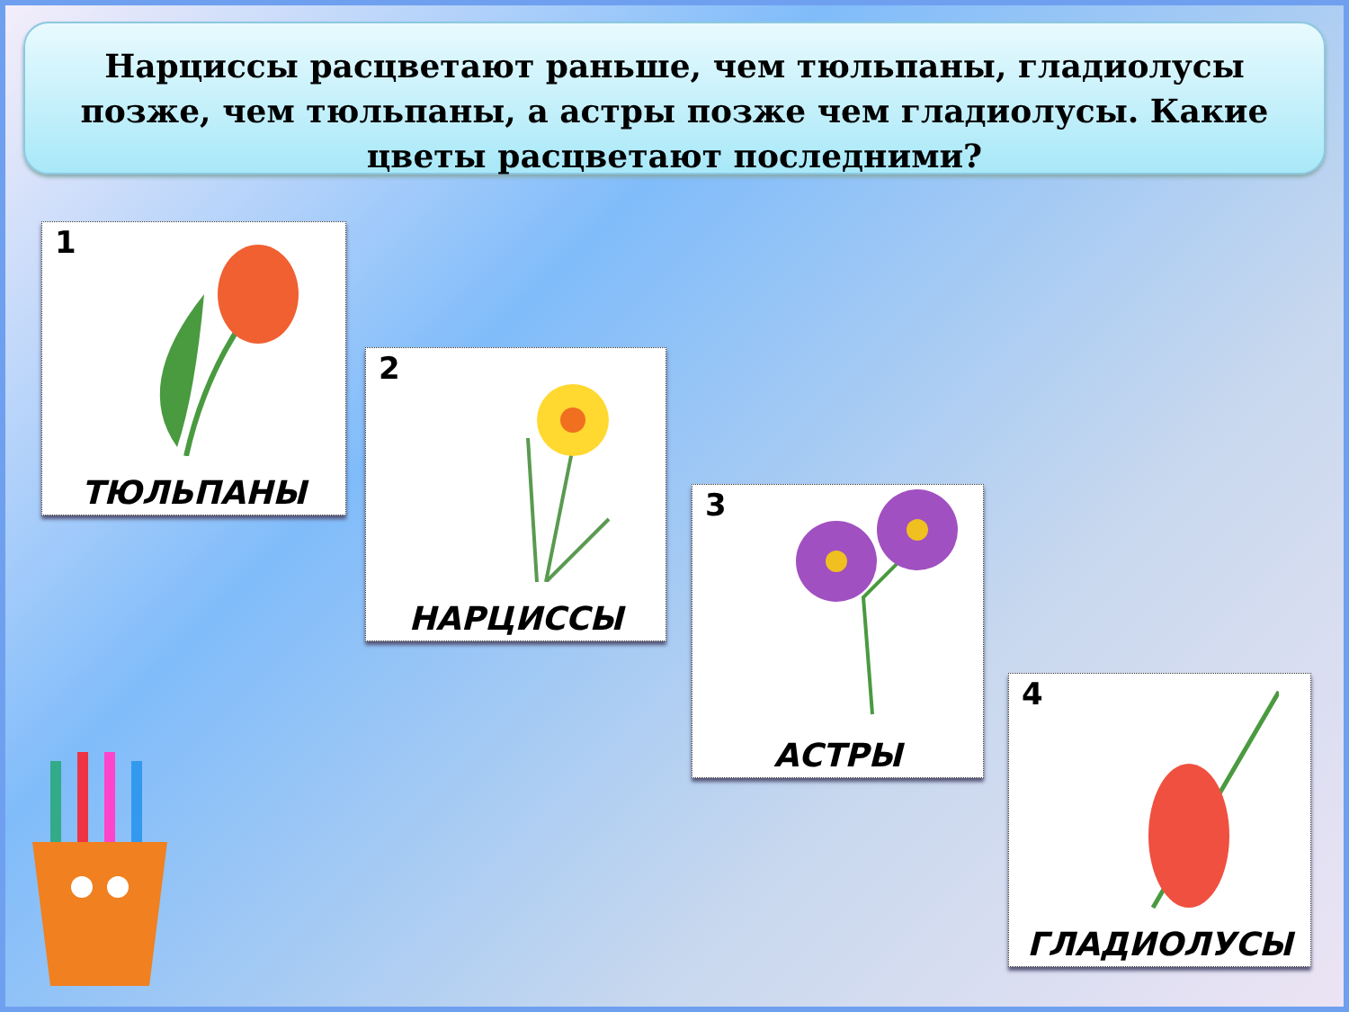Нарциссы расцветают раньше, чем тюльпаны, гладиолусы позже, чем тюльпаны, а астры позже чем гладиолусы. Какие цветы расцветают последними?
1
ТЮЛЬПАНЫ
2
НАРЦИССЫ
3
АСТРЫ
4
ГЛАДИОЛУСЫ